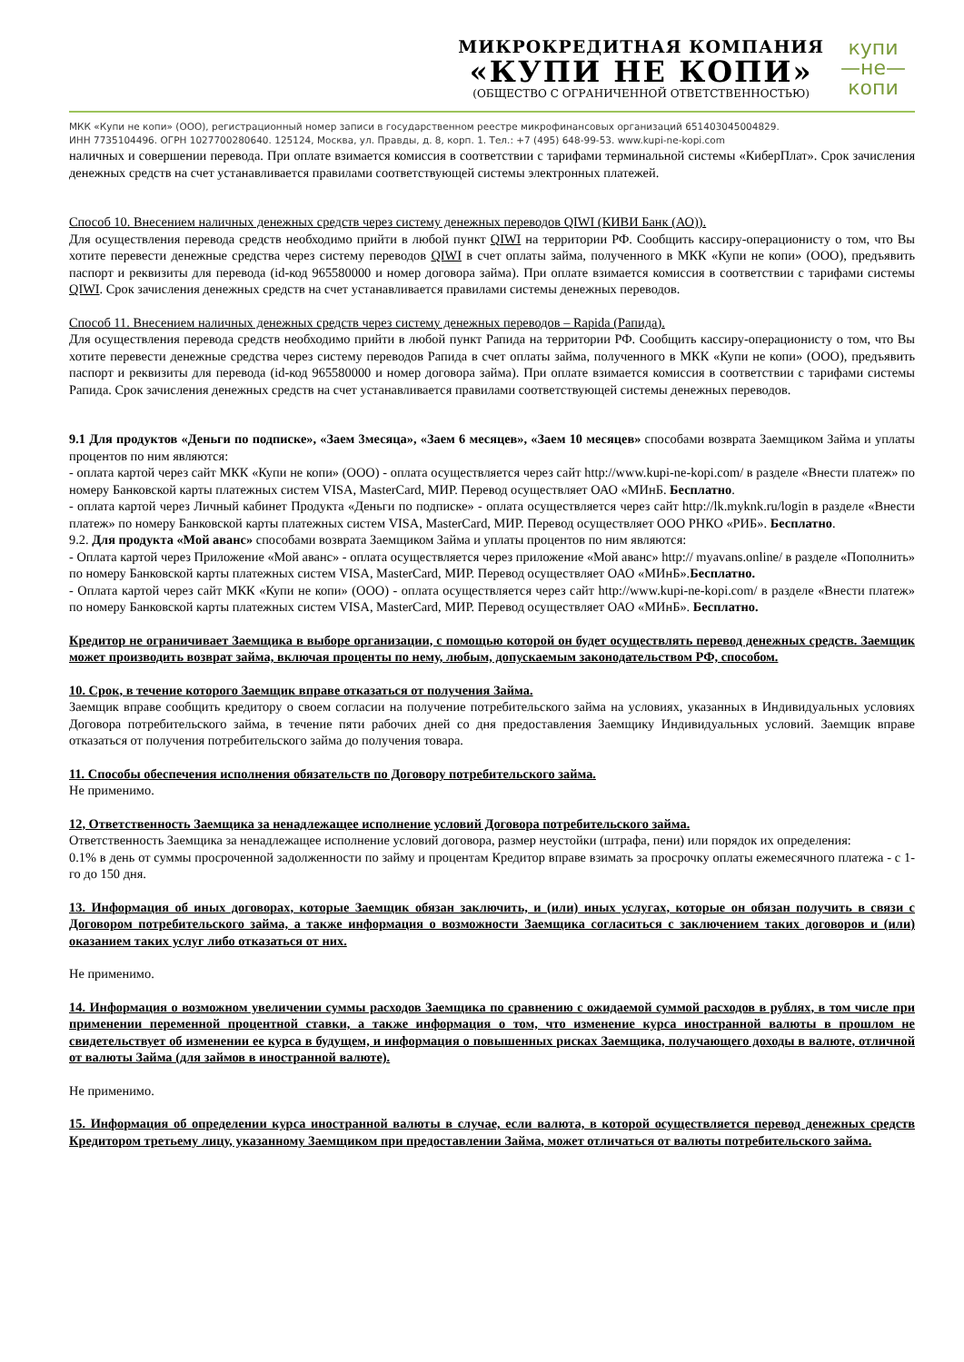МИКРОКРЕДИТНАЯ КОМПАНИЯ
«КУПИ НЕ КОПИ»
(ОБЩЕСТВО С ОГРАНИЧЕННОЙ ОТВЕТСТВЕННОСТЬЮ)
купи
—не—
копи
МКК «Купи не копи» (ООО), регистрационный номер записи в государственном реестре микрофинансовых организаций 651403045004829.
ИНН 7735104496. ОГРН 1027700280640. 125124, Москва, ул. Правды, д. 8, корп. 1. Тел.: +7 (495) 648-99-53. www.kupi-ne-kopi.com
наличных и совершении перевода. При оплате взимается комиссия в соответствии с тарифами терминальной системы «КиберПлат». Срок зачисления денежных средств на счет устанавливается правилами соответствующей системы электронных платежей.
Способ 10. Внесением наличных денежных средств через систему денежных переводов QIWI (КИВИ Банк (АО)).
Для осуществления перевода средств необходимо прийти в любой пункт QIWI на территории РФ. Сообщить кассиру-операционисту о том, что Вы хотите перевести денежные средства через систему переводов QIWI в счет оплаты займа, полученного в МКК «Купи не копи» (ООО), предъявить паспорт и реквизиты для перевода (id-код 965580000 и номер договора займа). При оплате взимается комиссия в соответствии с тарифами системы QIWI. Срок зачисления денежных средств на счет устанавливается правилами системы денежных переводов.
Способ 11. Внесением наличных денежных средств через систему денежных переводов – Rapida (Рапида).
Для осуществления перевода средств необходимо прийти в любой пункт Рапида на территории РФ. Сообщить кассиру-операционисту о том, что Вы хотите перевести денежные средства через систему переводов Рапида в счет оплаты займа, полученного в МКК «Купи не копи» (ООО), предъявить паспорт и реквизиты для перевода (id-код 965580000 и номер договора займа). При оплате взимается комиссия в соответствии с тарифами системы Рапида. Срок зачисления денежных средств на счет устанавливается правилами соответствующей системы денежных переводов.
9.1 Для продуктов «Деньги по подписке», «Заем 3месяца», «Заем 6 месяцев», «Заем 10 месяцев» способами возврата Заемщиком Займа и уплаты процентов по ним являются:
- оплата картой через сайт МКК «Купи не копи» (ООО) - оплата осуществляется через сайт http://www.kupi-ne-kopi.com/ в разделе «Внести платеж» по номеру Банковской карты платежных систем VISA, MasterCard, МИР. Перевод осуществляет ОАО «МИнБ. Бесплатно.
- оплата картой через Личный кабинет Продукта «Деньги по подписке» - оплата осуществляется через сайт http://lk.myknk.ru/login в разделе «Внести платеж» по номеру Банковской карты платежных систем VISA, MasterCard, МИР. Перевод осуществляет ООО РНКО «РИБ». Бесплатно.
9.2. Для продукта «Мой аванс» способами возврата Заемщиком Займа и уплаты процентов по ним являются:
- Оплата картой через Приложение «Мой аванс» - оплата осуществляется через приложение «Мой аванс» http:// myavans.online/ в разделе «Пополнить» по номеру Банковской карты платежных систем VISA, MasterCard, МИР. Перевод осуществляет ОАО «МИнБ».Бесплатно.
- Оплата картой через сайт МКК «Купи не копи» (ООО) - оплата осуществляется через сайт http://www.kupi-ne-kopi.com/ в разделе «Внести платеж» по номеру Банковской карты платежных систем VISA, MasterCard, МИР. Перевод осуществляет ОАО «МИнБ». Бесплатно.
Кредитор не ограничивает Заемщика в выборе организации, с помощью которой он будет осуществлять перевод денежных средств. Заемщик может производить возврат займа, включая проценты по нему, любым, допускаемым законодательством РФ, способом.
10. Срок, в течение которого Заемщик вправе отказаться от получения Займа.
Заемщик вправе сообщить кредитору о своем согласии на получение потребительского займа на условиях, указанных в Индивидуальных условиях Договора потребительского займа, в течение пяти рабочих дней со дня предоставления Заемщику Индивидуальных условий. Заемщик вправе отказаться от получения потребительского займа до получения товара.
11. Способы обеспечения исполнения обязательств по Договору потребительского займа.
Не применимо.
12, Ответственность Заемщика за ненадлежащее исполнение условий Договора потребительского займа.
Ответственность Заемщика за ненадлежащее исполнение условий договора, размер неустойки (штрафа, пени) или порядок их определения:
0.1% в день от суммы просроченной задолженности по займу и процентам Кредитор вправе взимать за просрочку оплаты ежемесячного платежа - с 1-го до 150 дня.
13. Информация об иных договорах, которые Заемщик обязан заключить, и (или) иных услугах, которые он обязан получить в связи с Договором потребительского займа, а также информация о возможности Заемщика согласиться с заключением таких договоров и (или) оказанием таких услуг либо отказаться от них.
Не применимо.
14. Информация о возможном увеличении суммы расходов Заемщика по сравнению с ожидаемой суммой расходов в рублях, в том числе при применении переменной процентной ставки, а также информация о том, что изменение курса иностранной валюты в прошлом не свидетельствует об изменении ее курса в будущем, и информация о повышенных рисках Заемщика, получающего доходы в валюте, отличной от валюты Займа (для займов в иностранной валюте).
Не применимо.
15. Информация об определении курса иностранной валюты в случае, если валюта, в которой осуществляется перевод денежных средств Кредитором третьему лицу, указанному Заемщиком при предоставлении Займа, может отличаться от валюты потребительского займа.